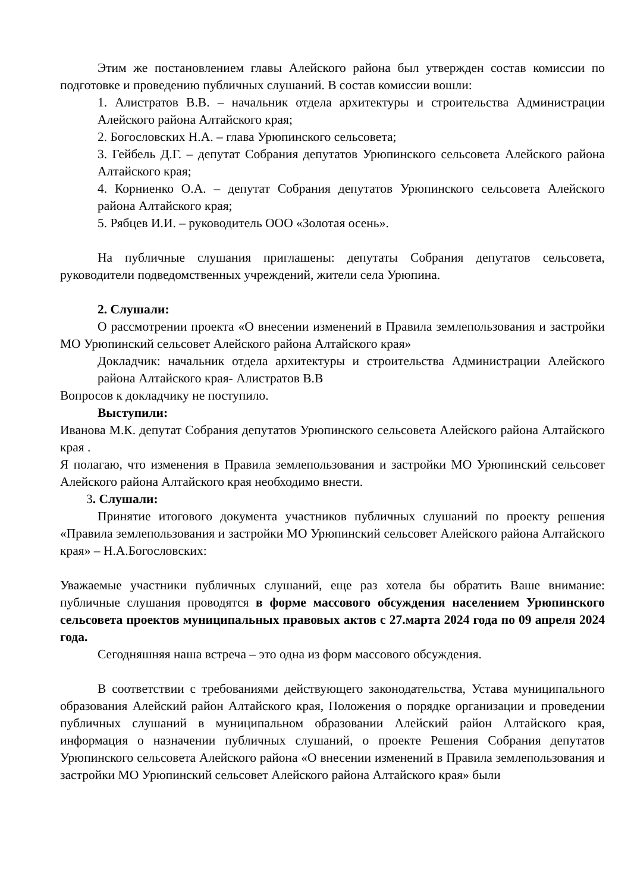Этим же постановлением главы Алейского района был утвержден состав комиссии по подготовке и проведению публичных слушаний. В состав комиссии вошли:
1. Алистратов В.В. – начальник отдела архитектуры и строительства Администрации Алейского района Алтайского края;
2. Богословских Н.А. – глава Урюпинского сельсовета;
3. Гейбель Д.Г. – депутат Собрания депутатов Урюпинского сельсовета Алейского района Алтайского края;
4. Корниенко О.А. – депутат Собрания депутатов Урюпинского сельсовета Алейского района Алтайского края;
5. Рябцев И.И. – руководитель ООО «Золотая осень».
На публичные слушания приглашены: депутаты Собрания депутатов сельсовета, руководители подведомственных учреждений, жители села Урюпина.
2. Слушали:
О рассмотрении проекта «О внесении изменений в Правила землепользования и застройки МО Урюпинский сельсовет Алейского района Алтайского края»
Докладчик: начальник отдела архитектуры и строительства Администрации Алейского района Алтайского края- Алистратов В.В
Вопросов к докладчику не поступило.
Выступили:
Иванова М.К. депутат Собрания депутатов Урюпинского сельсовета Алейского района Алтайского края .
Я полагаю, что изменения в Правила землепользования и застройки МО Урюпинский сельсовет Алейского района Алтайского края необходимо внести.
3. Слушали:
Принятие итогового документа участников публичных слушаний по проекту решения «Правила землепользования и застройки МО Урюпинский сельсовет Алейского района Алтайского края» – Н.А.Богословских:
Уважаемые участники публичных слушаний, еще раз хотела бы обратить Ваше внимание: публичные слушания проводятся в форме массового обсуждения населением Урюпинского сельсовета проектов муниципальных правовых актов с 27.марта 2024 года по 09 апреля 2024 года.
Сегодняшняя наша встреча – это одна из форм массового обсуждения.
В соответствии с требованиями действующего законодательства, Устава муниципального образования Алейский район Алтайского края, Положения о порядке организации и проведении публичных слушаний в муниципальном образовании Алейский район Алтайского края, информация о назначении публичных слушаний, о проекте Решения Собрания депутатов Урюпинского сельсовета Алейского района «О внесении изменений в Правила землепользования и застройки МО Урюпинский сельсовет Алейского района Алтайского края» были